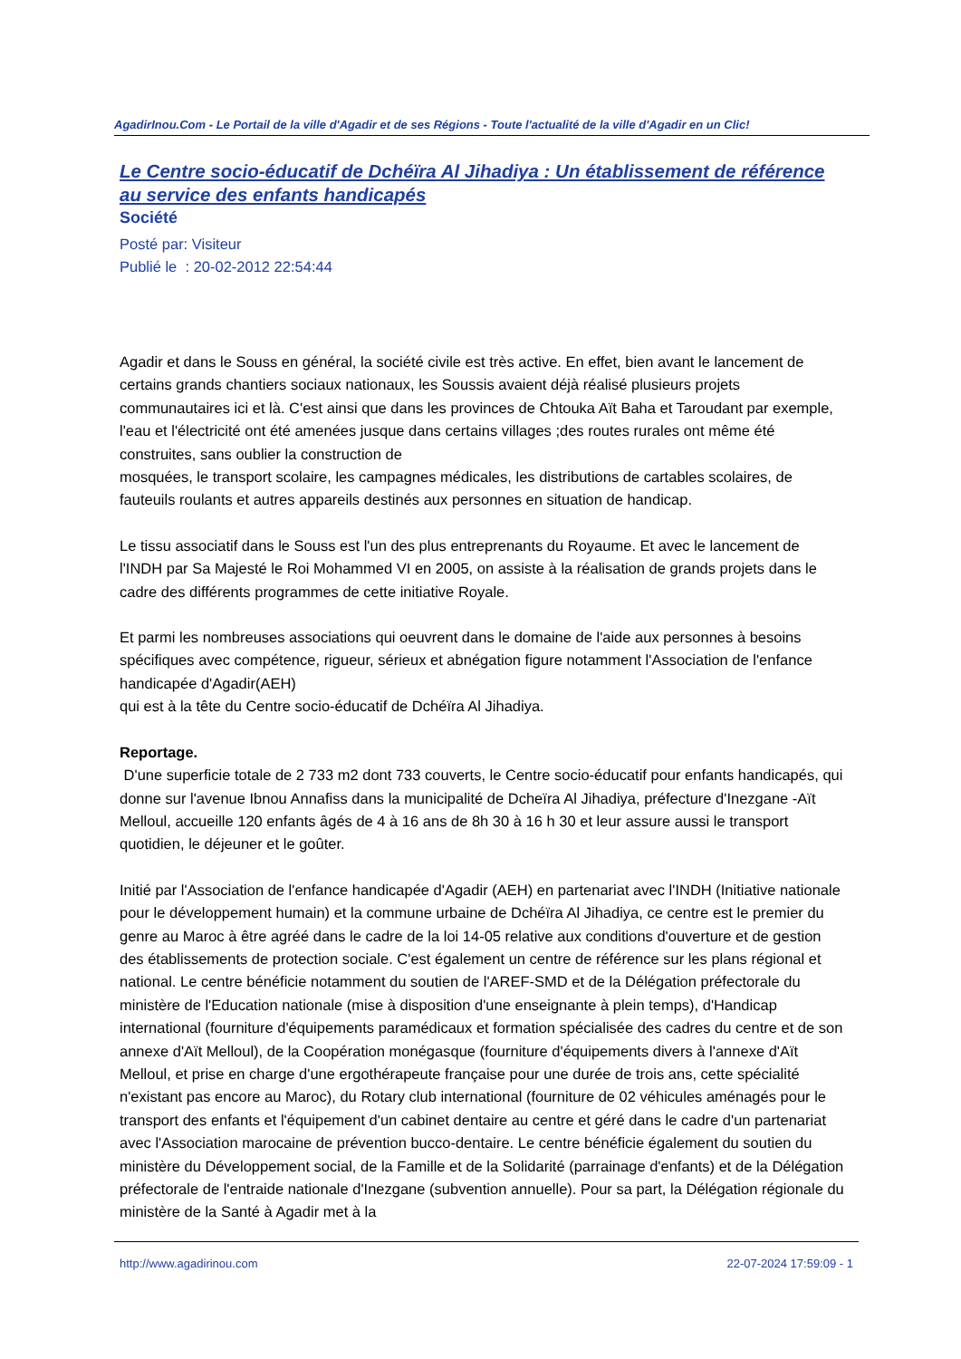AgadirInou.Com - Le Portail de la ville d'Agadir et de ses Régions - Toute l'actualité de la ville d'Agadir en un Clic!
Le Centre socio-éducatif de Dchéïra Al Jihadiya : Un établissement de référence au service des enfants handicapés
Société
Posté par: Visiteur
Publié le : 20-02-2012 22:54:44
Agadir et dans le Souss en général, la société civile est très active. En effet, bien avant le lancement de certains grands chantiers sociaux nationaux, les Soussis avaient déjà réalisé plusieurs projets communautaires ici et là. C'est ainsi que dans les provinces de Chtouka Aït Baha et Taroudant par exemple, l'eau et l'électricité ont été amenées jusque dans certains villages ;des routes rurales ont même été construites, sans oublier la construction de
mosquées, le transport scolaire, les campagnes médicales, les distributions de cartables scolaires, de fauteuils roulants et autres appareils destinés aux personnes en situation de handicap.
Le tissu associatif dans le Souss est l'un des plus entreprenants du Royaume. Et avec le lancement de l'INDH par Sa Majesté le Roi Mohammed VI en 2005, on assiste à la réalisation de grands projets dans le cadre des différents programmes de cette initiative Royale.
Et parmi les nombreuses associations qui oeuvrent dans le domaine de l'aide aux personnes à besoins spécifiques avec compétence, rigueur, sérieux et abnégation figure notamment l'Association de l'enfance handicapée d'Agadir(AEH)
qui est à la tête du Centre socio-éducatif de Dchéïra Al Jihadiya.
Reportage.
D'une superficie totale de 2 733 m2 dont 733 couverts, le Centre socio-éducatif pour enfants handicapés, qui donne sur l'avenue Ibnou Annafiss dans la municipalité de Dcheïra Al Jihadiya, préfecture d'Inezgane -Aït Melloul, accueille 120 enfants âgés de 4 à 16 ans de 8h 30 à 16 h 30 et leur assure aussi le transport quotidien, le déjeuner et le goûter.
Initié par l'Association de l'enfance handicapée d'Agadir (AEH) en partenariat avec l'INDH (Initiative nationale pour le développement humain) et la commune urbaine de Dchéïra Al Jihadiya, ce centre est le premier du genre au Maroc à être agréé dans le cadre de la loi 14-05 relative aux conditions d'ouverture et de gestion des établissements de protection sociale. C'est également un centre de référence sur les plans régional et national. Le centre bénéficie notamment du soutien de l'AREF-SMD et de la Délégation préfectorale du ministère de l'Education nationale (mise à disposition d'une enseignante à plein temps), d'Handicap international (fourniture d'équipements paramédicaux et formation spécialisée des cadres du centre et de son annexe d'Aït Melloul), de la Coopération monégasque (fourniture d'équipements divers à l'annexe d'Aït Melloul, et prise en charge d'une ergothérapeute française pour une durée de trois ans, cette spécialité n'existant pas encore au Maroc), du Rotary club international (fourniture de 02 véhicules aménagés pour le transport des enfants et l'équipement d'un cabinet dentaire au centre et géré dans le cadre d'un partenariat avec l'Association marocaine de prévention bucco-dentaire. Le centre bénéficie également du soutien du ministère du Développement social, de la Famille et de la Solidarité (parrainage d'enfants) et de la Délégation préfectorale de l'entraide nationale d'Inezgane (subvention annuelle). Pour sa part, la Délégation régionale du ministère de la Santé à Agadir met à la
http://www.agadirinou.com 22-07-2024 17:59:09 - 1